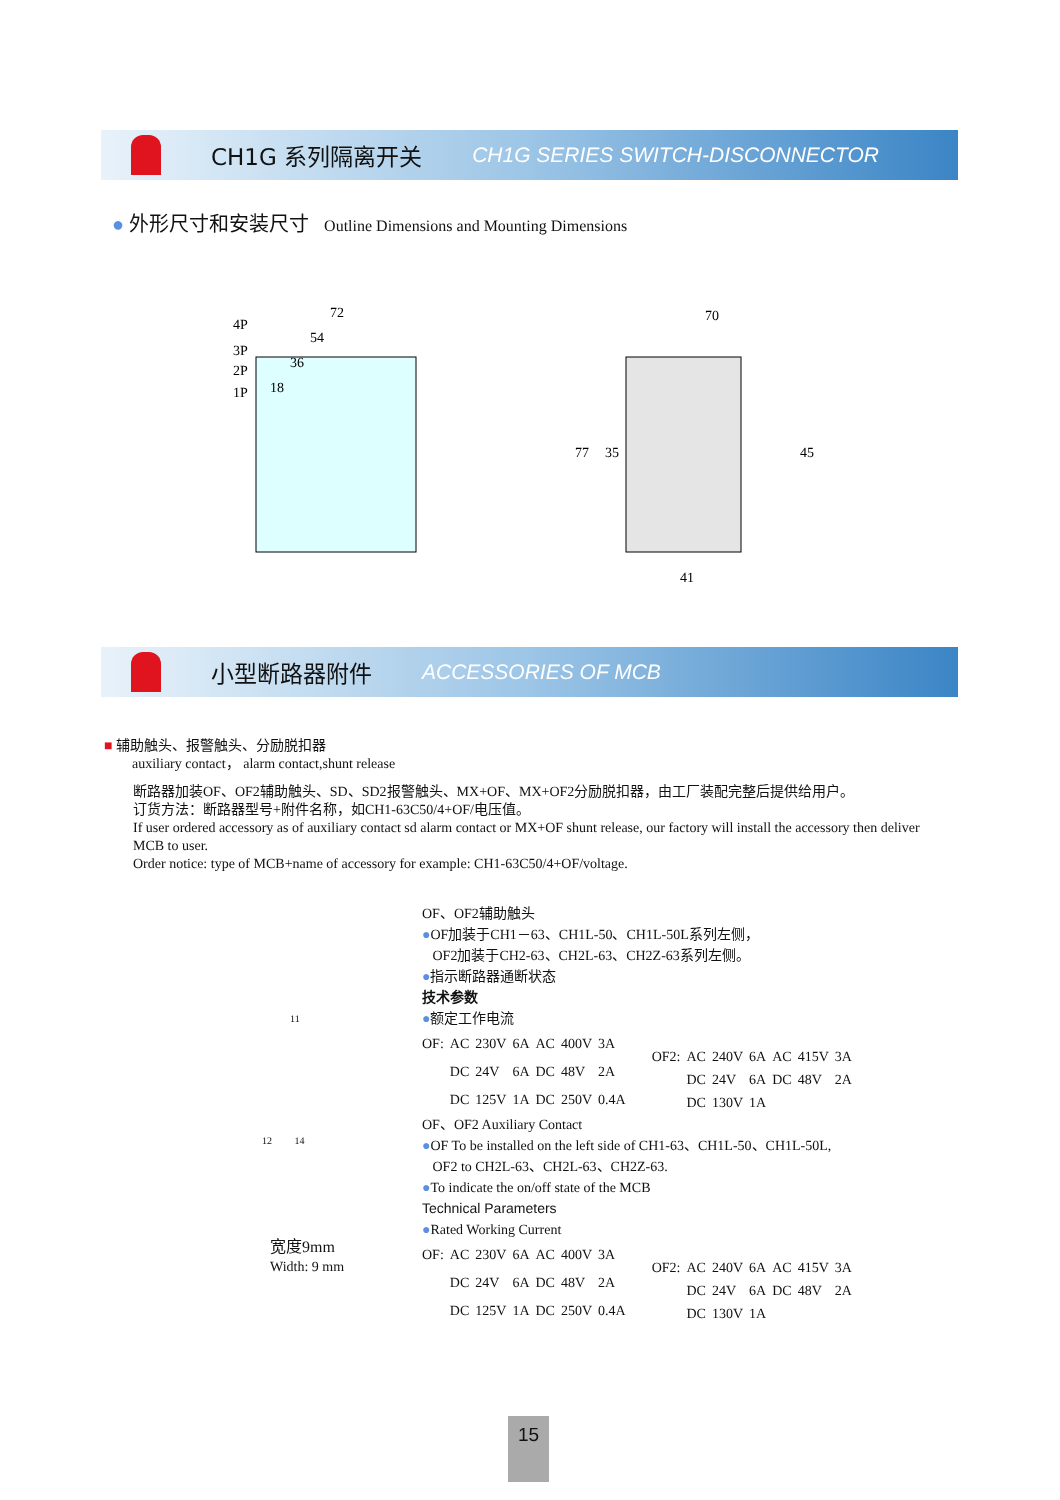CH1G 系列隔离开关 CH1G SERIES SWITCH-DISCONNECTOR
● 外形尺寸和安装尺寸 Outline Dimensions and Mounting Dimensions
72
54
36
18
4P
3P
2P
1P
70
41
77
35
45
小型断路器附件 ACCESSORIES OF MCB
■ 辅助触头、报警触头、分励脱扣器
auxiliary contact， alarm contact,shunt release
断路器加装OF、OF2辅助触头、SD、SD2报警触头、MX+OF、MX+OF2分励脱扣器，由工厂装配完整后提供给用户。
订货方法：断路器型号+附件名称，如CH1-63C50/4+OF/电压值。
If user ordered accessory as of auxiliary contact sd alarm contact or MX+OF shunt release, our factory will install the accessory then deliver MCB to user.
Order notice: type of MCB+name of accessory for example: CH1-63C50/4+OF/voltage.
宽度9mm
Width: 9 mm
11
12 14
OF、OF2辅助触头
●OF加装于CH1－63、CH1L-50、CH1L-50L系列左侧，
OF2加装于CH2-63、CH2L-63、CH2Z-63系列左侧。
●指示断路器通断状态
技术参数
●额定工作电流
| OF: | AC | 230V | 6A | AC | 400V | 3A |
| | DC | 24V | 6A | DC | 48V | 2A |
| | DC | 125V | 1A | DC | 250V | 0.4A |
| OF2: | AC | 240V | 6A | AC | 415V | 3A |
| | DC | 24V | 6A | DC | 48V | 2A |
| | DC | 130V | 1A | | | |
OF、OF2 Auxiliary Contact
●OF To be installed on the left side of CH1-63、CH1L-50、CH1L-50L,
OF2 to CH2L-63、CH2L-63、CH2Z-63.
●To indicate the on/off state of the MCB
Technical Parameters
●Rated Working Current
| OF: | AC | 230V | 6A | AC | 400V | 3A |
| | DC | 24V | 6A | DC | 48V | 2A |
| | DC | 125V | 1A | DC | 250V | 0.4A |
| OF2: | AC | 240V | 6A | AC | 415V | 3A |
| | DC | 24V | 6A | DC | 48V | 2A |
| | DC | 130V | 1A | | | |
15